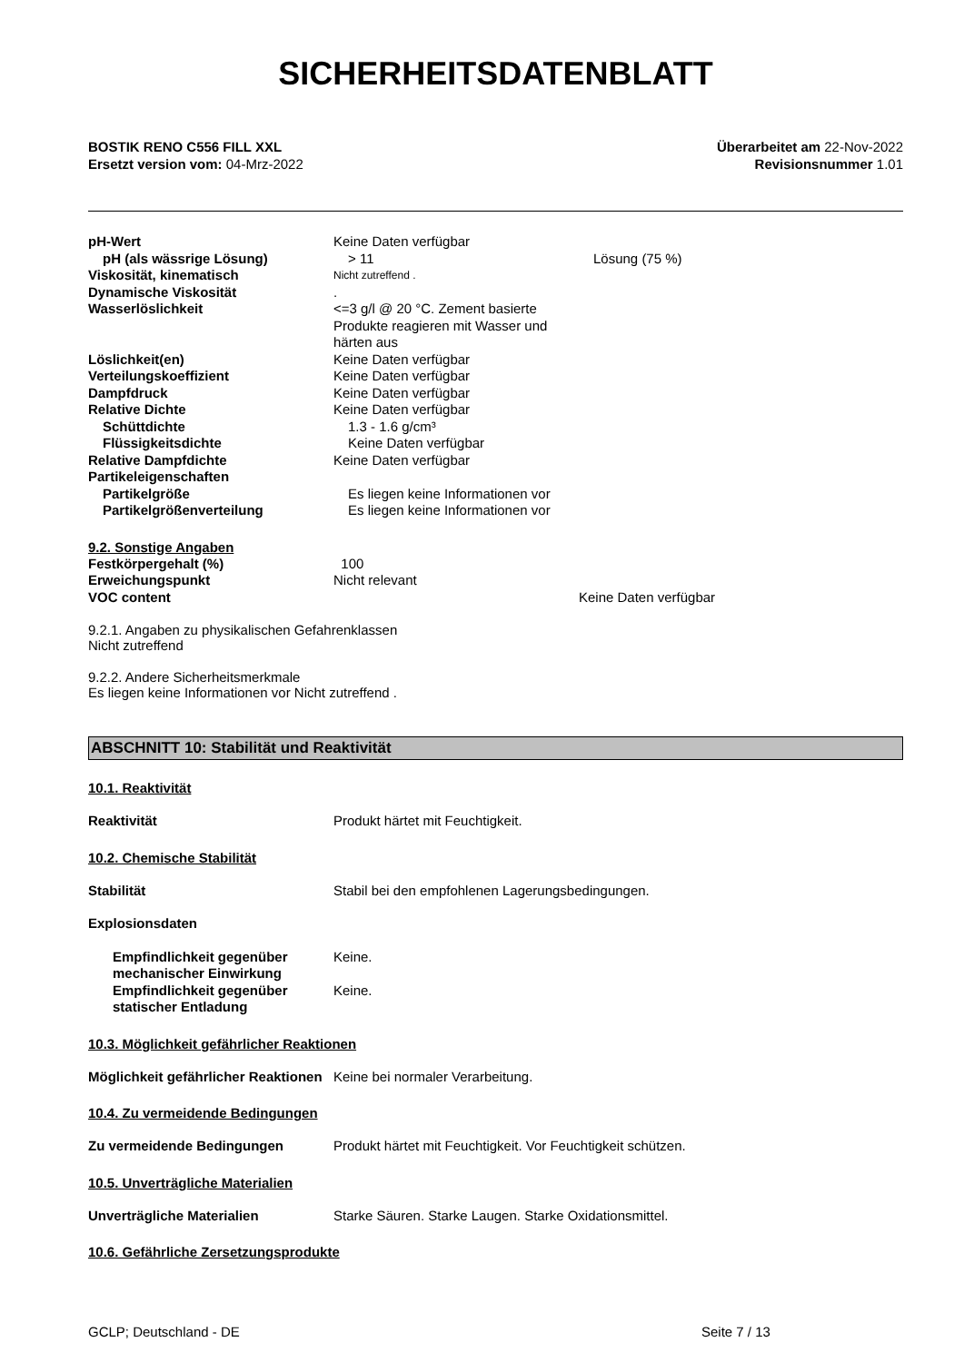SICHERHEITSDATENBLATT
BOSTIK RENO C556 FILL XXL
Ersetzt version vom: 04-Mrz-2022
Überarbeitet am 22-Nov-2022
Revisionsnummer 1.01
pH-Wert Keine Daten verfügbar
pH (als wässrige Lösung) > 11 Lösung (75 %)
Viskosität, kinematisch
Nicht zutreffend .
Dynamische Viskosität .
Wasserlöslichkeit <=3 g/l @ 20 °C. Zement basierte Produkte reagieren mit Wasser und härten aus
Löslichkeit(en) Keine Daten verfügbar
Verteilungskoeffizient Keine Daten verfügbar
Dampfdruck Keine Daten verfügbar
Relative Dichte Keine Daten verfügbar
Schüttdichte 1.3 - 1.6 g/cm³
Flüssigkeitsdichte Keine Daten verfügbar
Relative Dampfdichte Keine Daten verfügbar
Partikeleigenschaften
Partikelgröße Es liegen keine Informationen vor
Partikelgrößenverteilung Es liegen keine Informationen vor
9.2. Sonstige Angaben
Festkörpergehalt (%) 100
Erweichungspunkt Nicht relevant
VOC content Keine Daten verfügbar
9.2.1. Angaben zu physikalischen Gefahrenklassen
Nicht zutreffend
9.2.2. Andere Sicherheitsmerkmale
Es liegen keine Informationen vor Nicht zutreffend .
ABSCHNITT 10: Stabilität und Reaktivität
10.1. Reaktivität
Reaktivität Produkt härtet mit Feuchtigkeit.
10.2. Chemische Stabilität
Stabilität Stabil bei den empfohlenen Lagerungsbedingungen.
Explosionsdaten
Empfindlichkeit gegenüber mechanischer Einwirkung
Keine.
Empfindlichkeit gegenüber statischer Entladung
Keine.
10.3. Möglichkeit gefährlicher Reaktionen
Möglichkeit gefährlicher Reaktionen
Keine bei normaler Verarbeitung.
10.4. Zu vermeidende Bedingungen
Zu vermeidende Bedingungen Produkt härtet mit Feuchtigkeit. Vor Feuchtigkeit schützen.
10.5. Unverträgliche Materialien
Unverträgliche Materialien Starke Säuren. Starke Laugen. Starke Oxidationsmittel.
10.6. Gefährliche Zersetzungsprodukte
GCLP; Deutschland - DE Seite 7 / 13